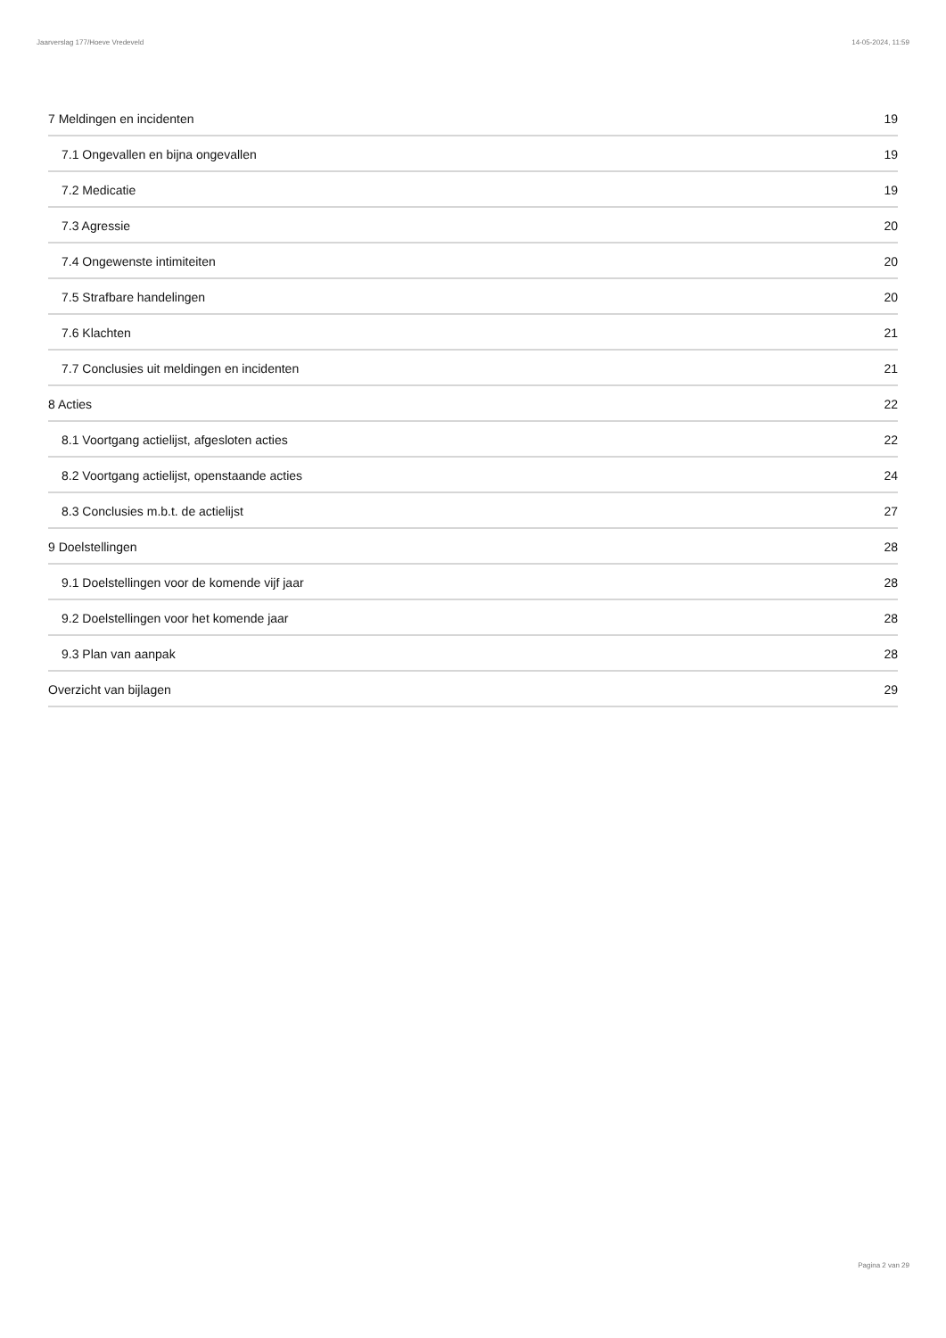Jaarverslag 177/Hoeve Vredeveld 14-05-2024, 11:59
7 Meldingen en incidenten 19
7.1 Ongevallen en bijna ongevallen 19
7.2 Medicatie 19
7.3 Agressie 20
7.4 Ongewenste intimiteiten 20
7.5 Strafbare handelingen 20
7.6 Klachten 21
7.7 Conclusies uit meldingen en incidenten 21
8 Acties 22
8.1 Voortgang actielijst, afgesloten acties 22
8.2 Voortgang actielijst, openstaande acties 24
8.3 Conclusies m.b.t. de actielijst 27
9 Doelstellingen 28
9.1 Doelstellingen voor de komende vijf jaar 28
9.2 Doelstellingen voor het komende jaar 28
9.3 Plan van aanpak 28
Overzicht van bijlagen 29
Pagina 2 van 29